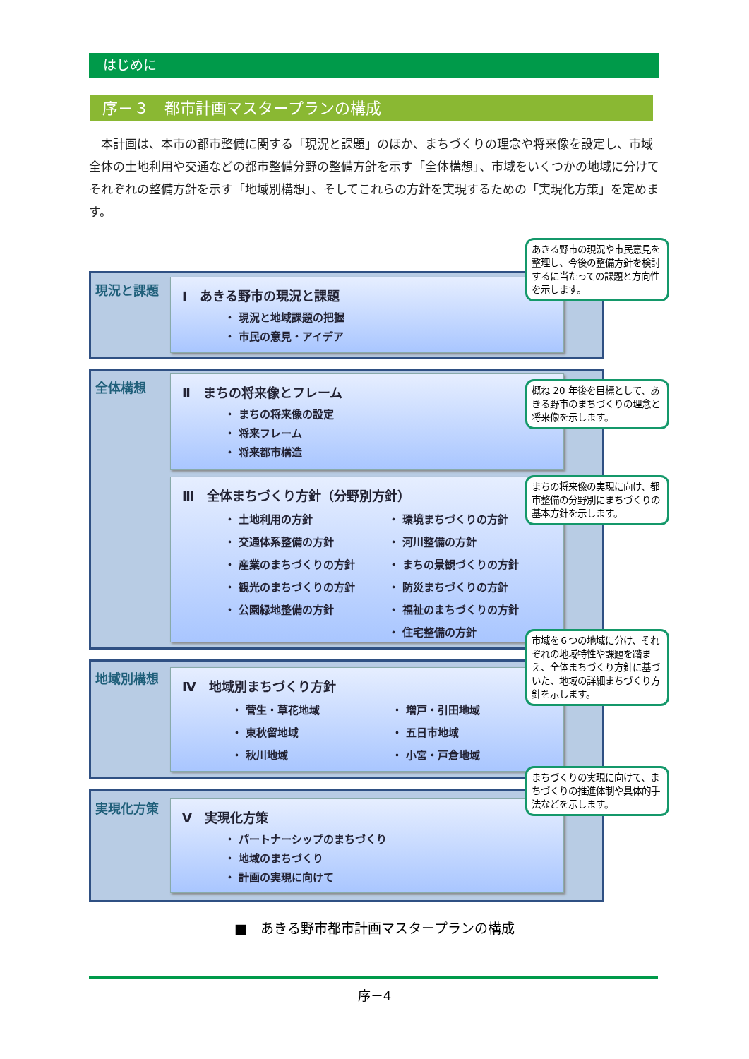はじめに
序－３　都市計画マスタープランの構成
　本計画は、本市の都市整備に関する「現況と課題」のほか、まちづくりの理念や将来像を設定し、市域全体の土地利用や交通などの都市整備分野の整備方針を示す「全体構想」、市域をいくつかの地域に分けてそれぞれの整備方針を示す「地域別構想」、そしてこれらの方針を実現するための「実現化方策」を定めます。
現況と課題
Ⅰ　あきる野市の現況と課題
・ 現況と地域課題の把握
・ 市民の意見・アイデア
全体構想
Ⅱ　まちの将来像とフレーム
・ まちの将来像の設定
・ 将来フレーム
・ 将来都市構造
Ⅲ　全体まちづくり方針（分野別方針）
・ 土地利用の方針
・ 交通体系整備の方針
・ 産業のまちづくりの方針
・ 観光のまちづくりの方針
・ 公園緑地整備の方針
・ 環境まちづくりの方針
・ 河川整備の方針
・ まちの景観づくりの方針
・ 防災まちづくりの方針
・ 福祉のまちづくりの方針
・ 住宅整備の方針
地域別構想
Ⅳ　地域別まちづくり方針
・ 菅生・草花地域
・ 東秋留地域
・ 秋川地域
・ 増戸・引田地域
・ 五日市地域
・ 小宮・戸倉地域
実現化方策
Ⅴ　実現化方策
・ パートナーシップのまちづくり
・ 地域のまちづくり
・ 計画の実現に向けて
あきる野市の現況や市民意見を整理し、今後の整備方針を検討するに当たっての課題と方向性を示します。
概ね 20 年後を目標として、あきる野市のまちづくりの理念と将来像を示します。
まちの将来像の実現に向け、都市整備の分野別にまちづくりの基本方針を示します。
市域を６つの地域に分け、それぞれの地域特性や課題を踏まえ、全体まちづくり方針に基づいた、地域の詳細まちづくり方針を示します。
まちづくりの実現に向けて、まちづくりの推進体制や具体的手法などを示します。
■　あきる野市都市計画マスタープランの構成
序－4